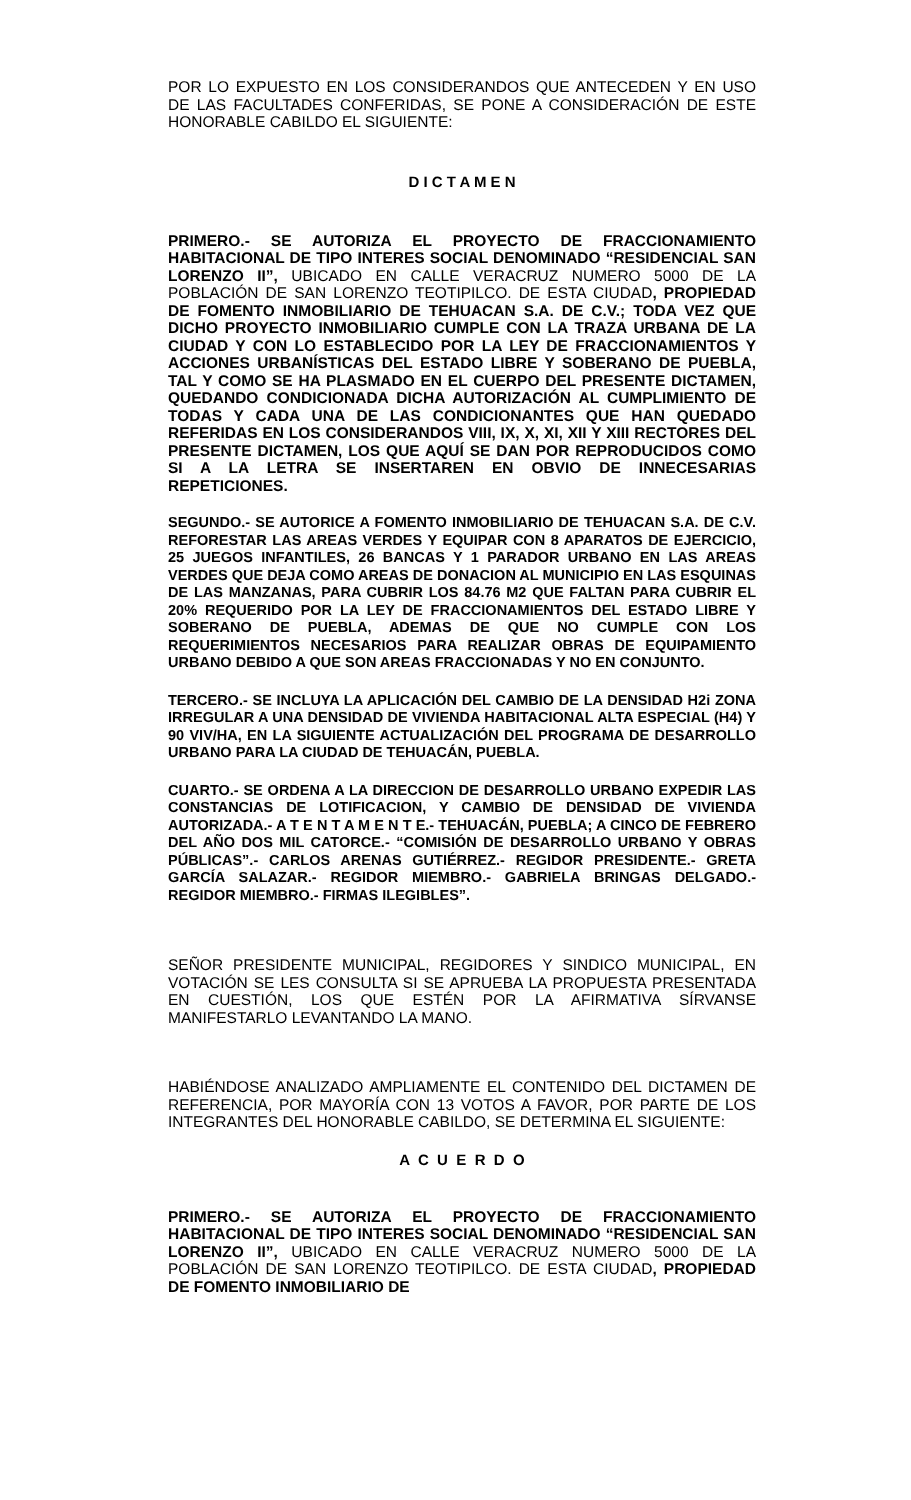POR LO EXPUESTO EN LOS CONSIDERANDOS QUE ANTECEDEN Y EN USO DE LAS FACULTADES CONFERIDAS, SE PONE A CONSIDERACIÓN DE ESTE HONORABLE CABILDO EL SIGUIENTE:
D I C T A M E N
PRIMERO.- SE AUTORIZA EL PROYECTO DE FRACCIONAMIENTO HABITACIONAL DE TIPO INTERES SOCIAL DENOMINADO “RESIDENCIAL SAN LORENZO II”, UBICADO EN CALLE VERACRUZ NUMERO 5000 DE LA POBLACIÓN DE SAN LORENZO TEOTIPILCO. DE ESTA CIUDAD, PROPIEDAD DE FOMENTO INMOBILIARIO DE TEHUACAN S.A. DE C.V.; TODA VEZ QUE DICHO PROYECTO INMOBILIARIO CUMPLE CON LA TRAZA URBANA DE LA CIUDAD Y CON LO ESTABLECIDO POR LA LEY DE FRACCIONAMIENTOS Y ACCIONES URBANÍSTICAS DEL ESTADO LIBRE Y SOBERANO DE PUEBLA, TAL Y COMO SE HA PLASMADO EN EL CUERPO DEL PRESENTE DICTAMEN, QUEDANDO CONDICIONADA DICHA AUTORIZACIÓN AL CUMPLIMIENTO DE TODAS Y CADA UNA DE LAS CONDICIONANTES QUE HAN QUEDADO REFERIDAS EN LOS CONSIDERANDOS VIII, IX, X, XI, XII Y XIII RECTORES DEL PRESENTE DICTAMEN, LOS QUE AQUÍ SE DAN POR REPRODUCIDOS COMO SI A LA LETRA SE INSERTAREN EN OBVIO DE INNECESARIAS REPETICIONES.
SEGUNDO.- SE AUTORICE A FOMENTO INMOBILIARIO DE TEHUACAN S.A. DE C.V. REFORESTAR LAS AREAS VERDES Y EQUIPAR CON 8 APARATOS DE EJERCICIO, 25 JUEGOS INFANTILES, 26 BANCAS Y 1 PARADOR URBANO EN LAS AREAS VERDES QUE DEJA COMO AREAS DE DONACION AL MUNICIPIO EN LAS ESQUINAS DE LAS MANZANAS, PARA CUBRIR LOS 84.76 M2 QUE FALTAN PARA CUBRIR EL 20% REQUERIDO POR LA LEY DE FRACCIONAMIENTOS DEL ESTADO LIBRE Y SOBERANO DE PUEBLA, ADEMAS DE QUE NO CUMPLE CON LOS REQUERIMIENTOS NECESARIOS PARA REALIZAR OBRAS DE EQUIPAMIENTO URBANO DEBIDO A QUE SON AREAS FRACCIONADAS Y NO EN CONJUNTO.
TERCERO.- SE INCLUYA LA APLICACIÓN DEL CAMBIO DE LA DENSIDAD H2i ZONA IRREGULAR A UNA DENSIDAD DE VIVIENDA HABITACIONAL ALTA ESPECIAL (H4) Y 90 VIV/HA, EN LA SIGUIENTE ACTUALIZACIÓN DEL PROGRAMA DE DESARROLLO URBANO PARA LA CIUDAD DE TEHUACÁN, PUEBLA.
CUARTO.- SE ORDENA A LA DIRECCION DE DESARROLLO URBANO EXPEDIR LAS CONSTANCIAS DE LOTIFICACION, Y CAMBIO DE DENSIDAD DE VIVIENDA AUTORIZADA.- A T E N T A M E N T E.- TEHUACÁN, PUEBLA; A CINCO DE FEBRERO DEL AÑO DOS MIL CATORCE.- “COMISIÓN DE DESARROLLO URBANO Y OBRAS PÚBLICAS”.- CARLOS ARENAS GUTIÉRREZ.- REGIDOR PRESIDENTE.- GRETA GARCÍA SALAZAR.- REGIDOR MIEMBRO.- GABRIELA BRINGAS DELGADO.- REGIDOR MIEMBRO.- FIRMAS ILEGIBLES”.
SEÑOR PRESIDENTE MUNICIPAL, REGIDORES Y SINDICO MUNICIPAL, EN VOTACIÓN SE LES CONSULTA SI SE APRUEBA LA PROPUESTA PRESENTADA EN CUESTIÓN, LOS QUE ESTÉN POR LA AFIRMATIVA SÍRVANSE MANIFESTARLO LEVANTANDO LA MANO.
HABIÉNDOSE ANALIZADO AMPLIAMENTE EL CONTENIDO DEL DICTAMEN DE REFERENCIA, POR MAYORÍA CON 13 VOTOS A FAVOR, POR PARTE DE LOS INTEGRANTES DEL HONORABLE CABILDO, SE DETERMINA EL SIGUIENTE:
A C U E R D O
PRIMERO.- SE AUTORIZA EL PROYECTO DE FRACCIONAMIENTO HABITACIONAL DE TIPO INTERES SOCIAL DENOMINADO “RESIDENCIAL SAN LORENZO II”, UBICADO EN CALLE VERACRUZ NUMERO 5000 DE LA POBLACIÓN DE SAN LORENZO TEOTIPILCO. DE ESTA CIUDAD, PROPIEDAD DE FOMENTO INMOBILIARIO DE